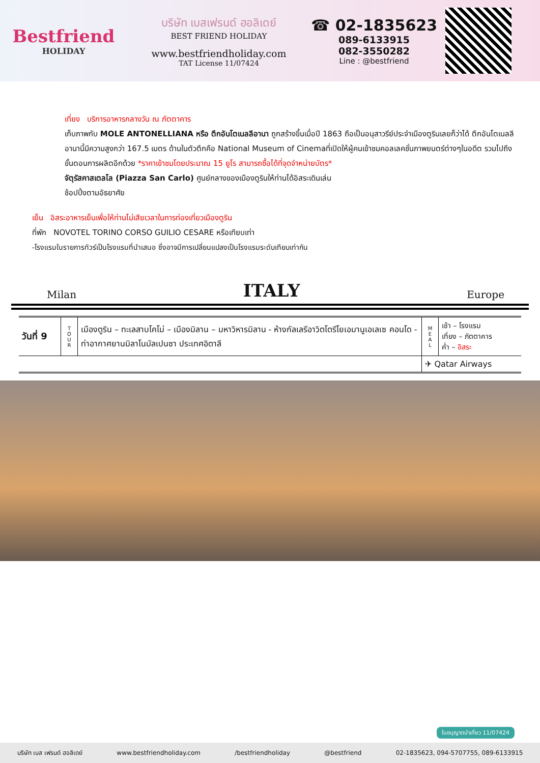Bestfriend
HOLIDAY
บริษัท เบสเฟรนด์ ฮอลิเดย์
BEST FRIEND HOLIDAY
www.bestfriendholiday.com
TAT License 11/07424
☎ 02-1835623
089-6133915
082-3550282
Line : @bestfriend
เที่ยง บริการอาหารกลางวัน ณ ภัตตาคาร
เก็บภาพกับ MOLE ANTONELLIANA หรือ ตึกอันโตเนลลีอานา ถูกสร้างขึ้นเมื่อปี 1863 ถือเป็นอนุสาวรีย์ประจำเมืองตูรินเลยก็ว่าได้ ตึกอันโตเนลลีอานานี้มีความสูงกว่า 167.5 เมตร ด้านในตัวตึกคือ National Museum of Cinemaที่เปิดให้ผู้คนเข้าชมคอลเลคชั่นภาพยนตร์ต่างๆในอดีต รวมไปถึงขั้นตอนการผลิตอีกด้วย *ราคาเข้าชมโดยประมาณ 15 ยูโร สามารถซื้อได้ที่จุดจำหน่ายบัตร*
จัตุรัสคาสเตลโล (Piazza San Carlo) ศูนย์กลางของเมืองตูรินให้ท่านได้อิสระเดินเล่น
ช้อปปิ้งตามอัธยาศัย
เย็น อิสระอาหารเย็นเพื่อให้ท่านไม่เสียเวลาในการท่องเที่ยวเมืองตูริน
ที่พัก NOVOTEL TORINO CORSO GUILIO CESARE หรือเทียบเท่า
-โรงแรมในรายการทัวร์เป็นโรงแรมที่นำเสนอ ซึ่งอาจมีการเปลี่ยนแปลงเป็นโรงแรมระดับเทียบเท่ากัน
Milan ITALY Europe
| วันที่ 9 | T O U R | เมืองตูริน – ทะเลสาบโคโม่ – เมืองมิลาน – มหาวิหารมิลาน - ห้างกัลเลรีอาวิตโตรีโยเอมานูเอเลเซ คอนโด - ท่าอากาศยานมิลาโนมัลเปนซา ประเทศอิตาลี | M E A L | เช้า – โรงแรม เที่ยง – ภัตตาคาร ค่ำ – อิสระ |
| | | | ✈ Qatar Airways | |
บริษัท เบส เฟรนด์ ฮอลิเดย์ www.bestfriendholiday.com /bestfriendholiday @bestfriend 02-1835623, 094-5707755, 089-6133915
ใบอนุญาตนำเที่ยว 11/07424